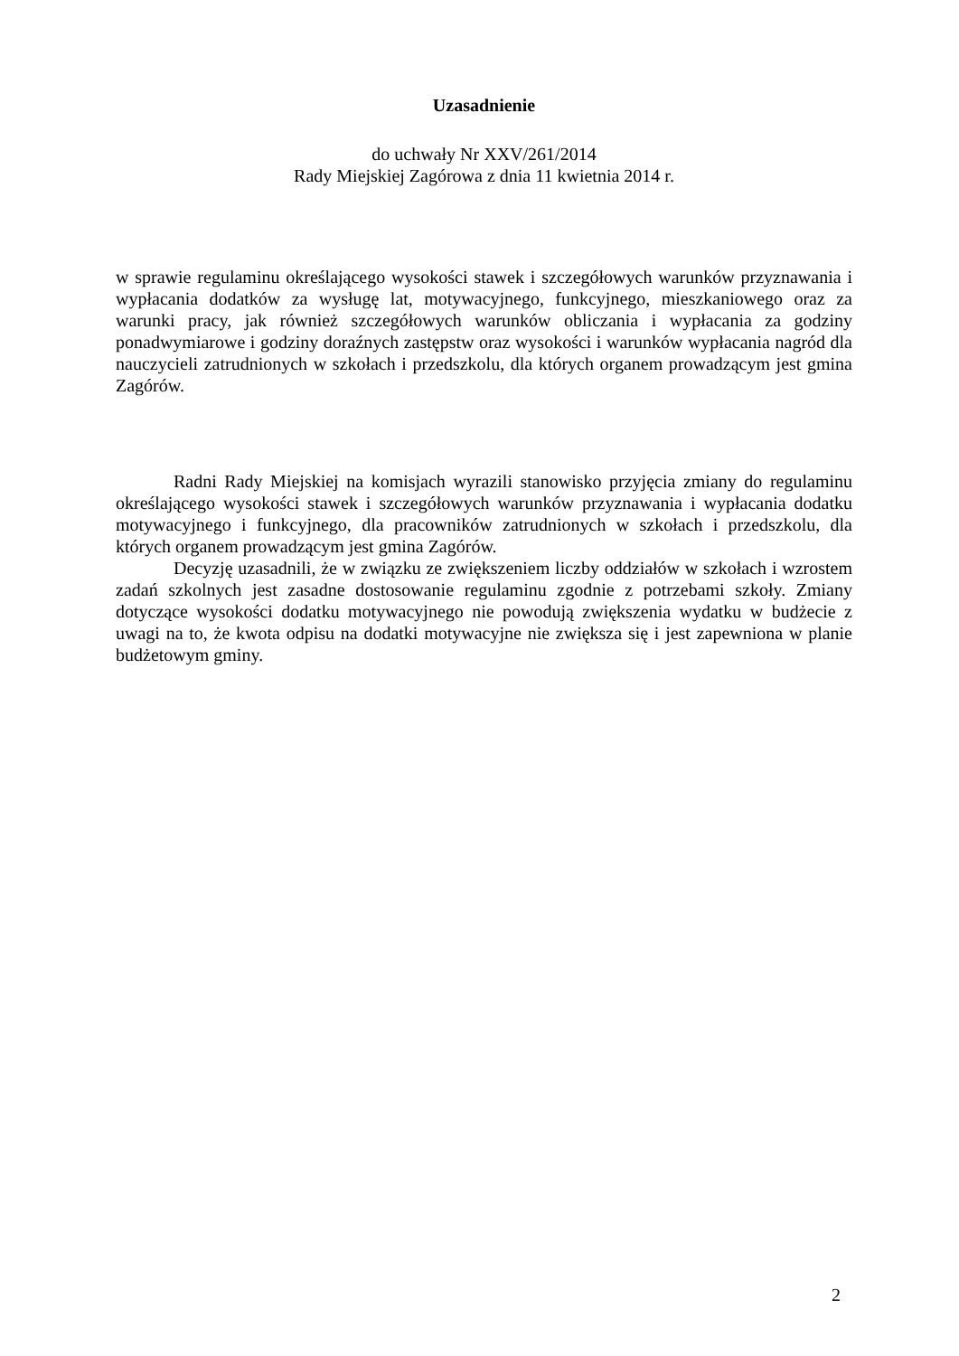Uzasadnienie
do uchwały Nr XXV/261/2014
Rady Miejskiej Zagórowa z dnia 11 kwietnia 2014 r.
w sprawie regulaminu określającego wysokości stawek i szczegółowych warunków przyznawania i wypłacania dodatków za wysługę lat, motywacyjnego, funkcyjnego, mieszkaniowego oraz za warunki pracy, jak również szczegółowych warunków obliczania i wypłacania za godziny ponadwymiarowe i godziny doraźnych zastępstw oraz wysokości i warunków wypłacania nagród dla nauczycieli zatrudnionych w szkołach i przedszkolu, dla których organem prowadzącym jest gmina Zagórów.
Radni Rady Miejskiej na komisjach wyrazili stanowisko przyjęcia zmiany do regulaminu określającego wysokości stawek i szczegółowych warunków przyznawania i wypłacania dodatku motywacyjnego i funkcyjnego, dla pracowników zatrudnionych w szkołach i przedszkolu, dla których organem prowadzącym jest gmina Zagórów.
Decyzję uzasadnili, że w związku ze zwiększeniem liczby oddziałów w szkołach i wzrostem zadań szkolnych jest zasadne dostosowanie regulaminu zgodnie z potrzebami szkoły. Zmiany dotyczące wysokości dodatku motywacyjnego nie powodują zwiększenia wydatku w budżecie z uwagi na to, że kwota odpisu na dodatki motywacyjne nie zwiększa się i jest zapewniona w planie budżetowym gminy.
2